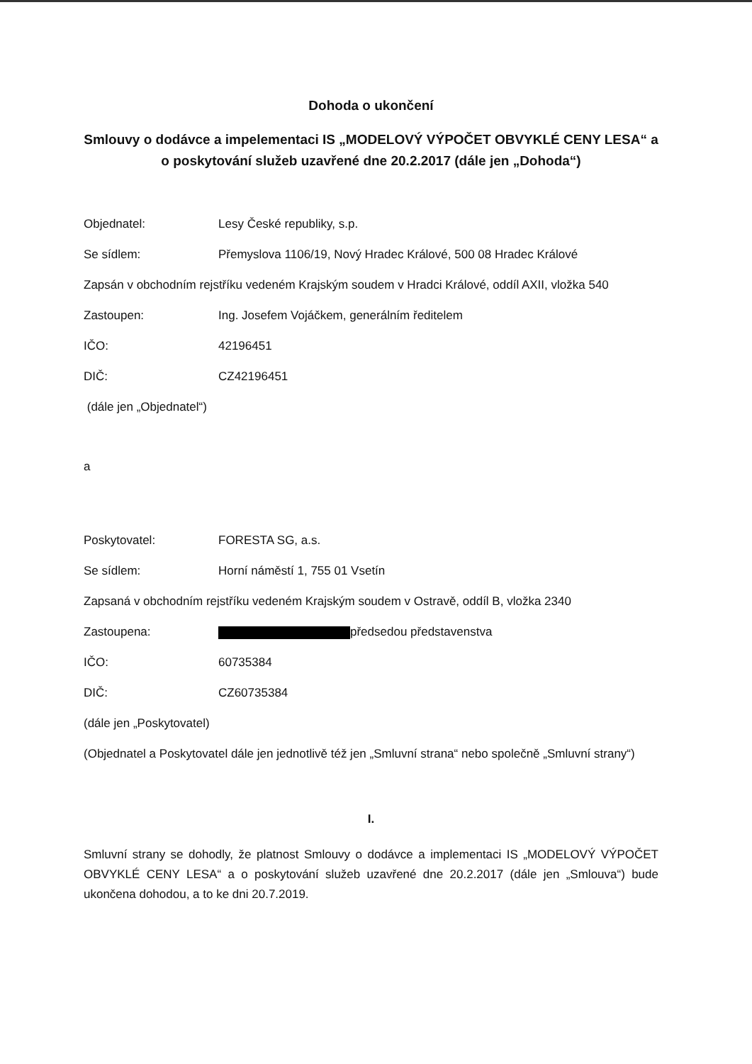Dohoda o ukončení
Smlouvy o dodávce a impelementaci IS „MODELOVÝ VÝPOČET OBVYKLÉ CENY LESA“ a o poskytování služeb uzavřené dne 20.2.2017 (dále jen „Dohoda“)
Objednatel: Lesy České republiky, s.p.
Se sídlem: Přemyslova 1106/19, Nový Hradec Králové, 500 08 Hradec Králové
Zapsán v obchodním rejstříku vedeném Krajským soudem v Hradci Králové, oddíl AXII, vložka 540
Zastoupen: Ing. Josefem Vojáčkem, generálním ředitelem
IČO: 42196451
DIČ: CZ42196451
(dále jen „Objednatel“)
a
Poskytovatel: FORESTA SG, a.s.
Se sídlem: Horní náměstí 1, 755 01 Vsetín
Zapsaná v obchodním rejstříku vedeném Krajským soudem v Ostravě, oddíl B, vložka 2340
Zastoupena: předsedou představenstva
IČO: 60735384
DIČ: CZ60735384
(dále jen „Poskytovatel)
(Objednatel a Poskytovatel dále jen jednotlivě též jen „Smluvní strana“ nebo společně „Smluvní strany“)
I.
Smluvní strany se dohodly, že platnost Smlouvy o dodávce a implementaci IS „MODELOVÝ VÝPOČET OBVYKLÉ CENY LESA“ a o poskytování služeb uzavřené dne 20.2.2017 (dále jen „Smlouva“) bude ukončena dohodou, a to ke dni 20.7.2019.